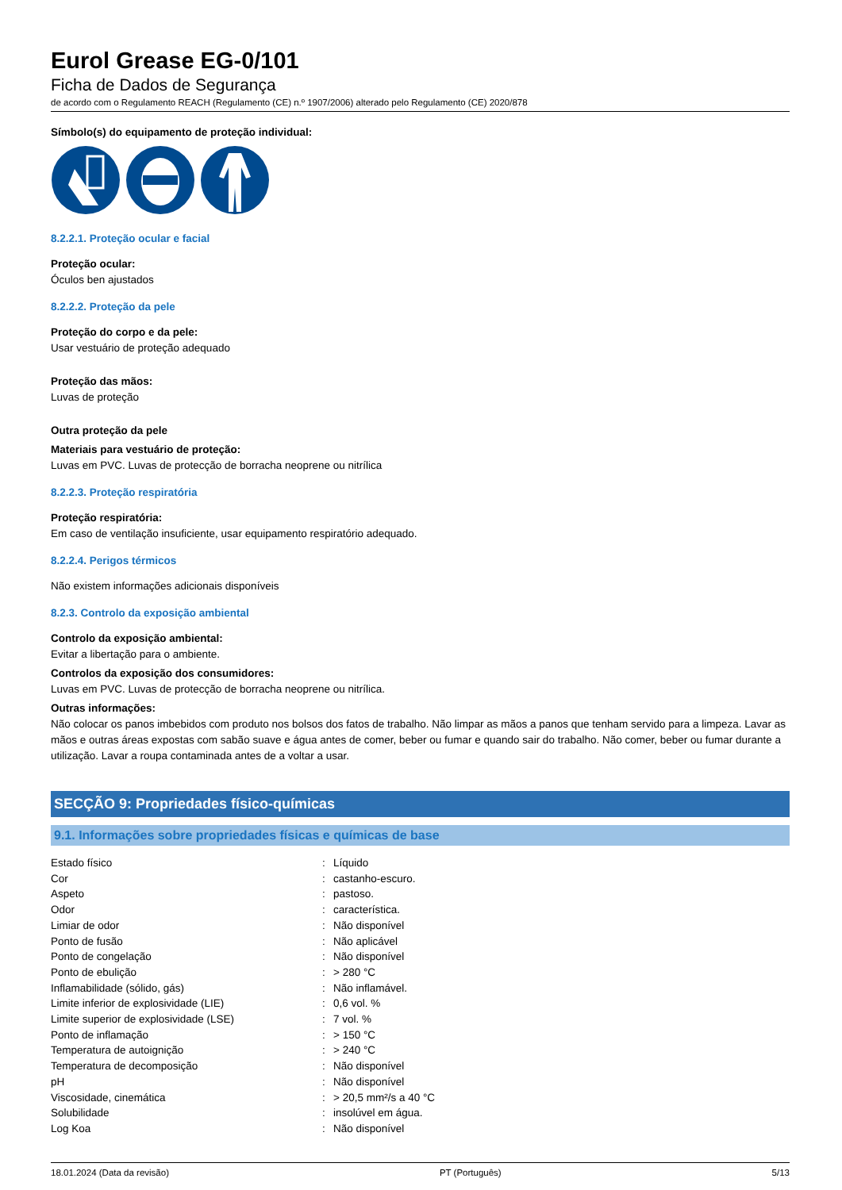Eurol Grease EG-0/101
Ficha de Dados de Segurança
de acordo com o Regulamento REACH (Regulamento (CE) n.º 1907/2006) alterado pelo Regulamento (CE) 2020/878
Símbolo(s) do equipamento de proteção individual:
8.2.2.1. Proteção ocular e facial
Proteção ocular:
Óculos ben ajustados
8.2.2.2. Proteção da pele
Proteção do corpo e da pele:
Usar vestuário de proteção adequado
Proteção das mãos:
Luvas de proteção
Outra proteção da pele
Materiais para vestuário de proteção:
Luvas em PVC. Luvas de protecção de borracha neoprene ou nitrílica
8.2.2.3. Proteção respiratória
Proteção respiratória:
Em caso de ventilação insuficiente, usar equipamento respiratório adequado.
8.2.2.4. Perigos térmicos
Não existem informações adicionais disponíveis
8.2.3. Controlo da exposição ambiental
Controlo da exposição ambiental:
Evitar a libertação para o ambiente.
Controlos da exposição dos consumidores:
Luvas em PVC. Luvas de protecção de borracha neoprene ou nitrílica.
Outras informações:
Não colocar os panos imbebidos com produto nos bolsos dos fatos de trabalho. Não limpar as mãos a panos que tenham servido para a limpeza. Lavar as mãos e outras áreas expostas com sabão suave e água antes de comer, beber ou fumar e quando sair do trabalho. Não comer, beber ou fumar durante a utilização. Lavar a roupa contaminada antes de a voltar a usar.
SECÇÃO 9: Propriedades físico-químicas
9.1. Informações sobre propriedades físicas e químicas de base
| Estado físico | : | Líquido |
| Cor | : | castanho-escuro. |
| Aspeto | : | pastoso. |
| Odor | : | característica. |
| Limiar de odor | : | Não disponível |
| Ponto de fusão | : | Não aplicável |
| Ponto de congelação | : | Não disponível |
| Ponto de ebulição | : | > 280 °C |
| Inflamabilidade (sólido, gás) | : | Não inflamável. |
| Limite inferior de explosividade (LIE) | : | 0,6 vol. % |
| Limite superior de explosividade (LSE) | : | 7 vol. % |
| Ponto de inflamação | : | > 150 °C |
| Temperatura de autoignição | : | > 240 °C |
| Temperatura de decomposição | : | Não disponível |
| pH | : | Não disponível |
| Viscosidade, cinemática | : | > 20,5 mm²/s a 40 °C |
| Solubilidade | : | insolúvel em água. |
| Log Koa | : | Não disponível |
18.01.2024 (Data da revisão) PT (Português) 5/13